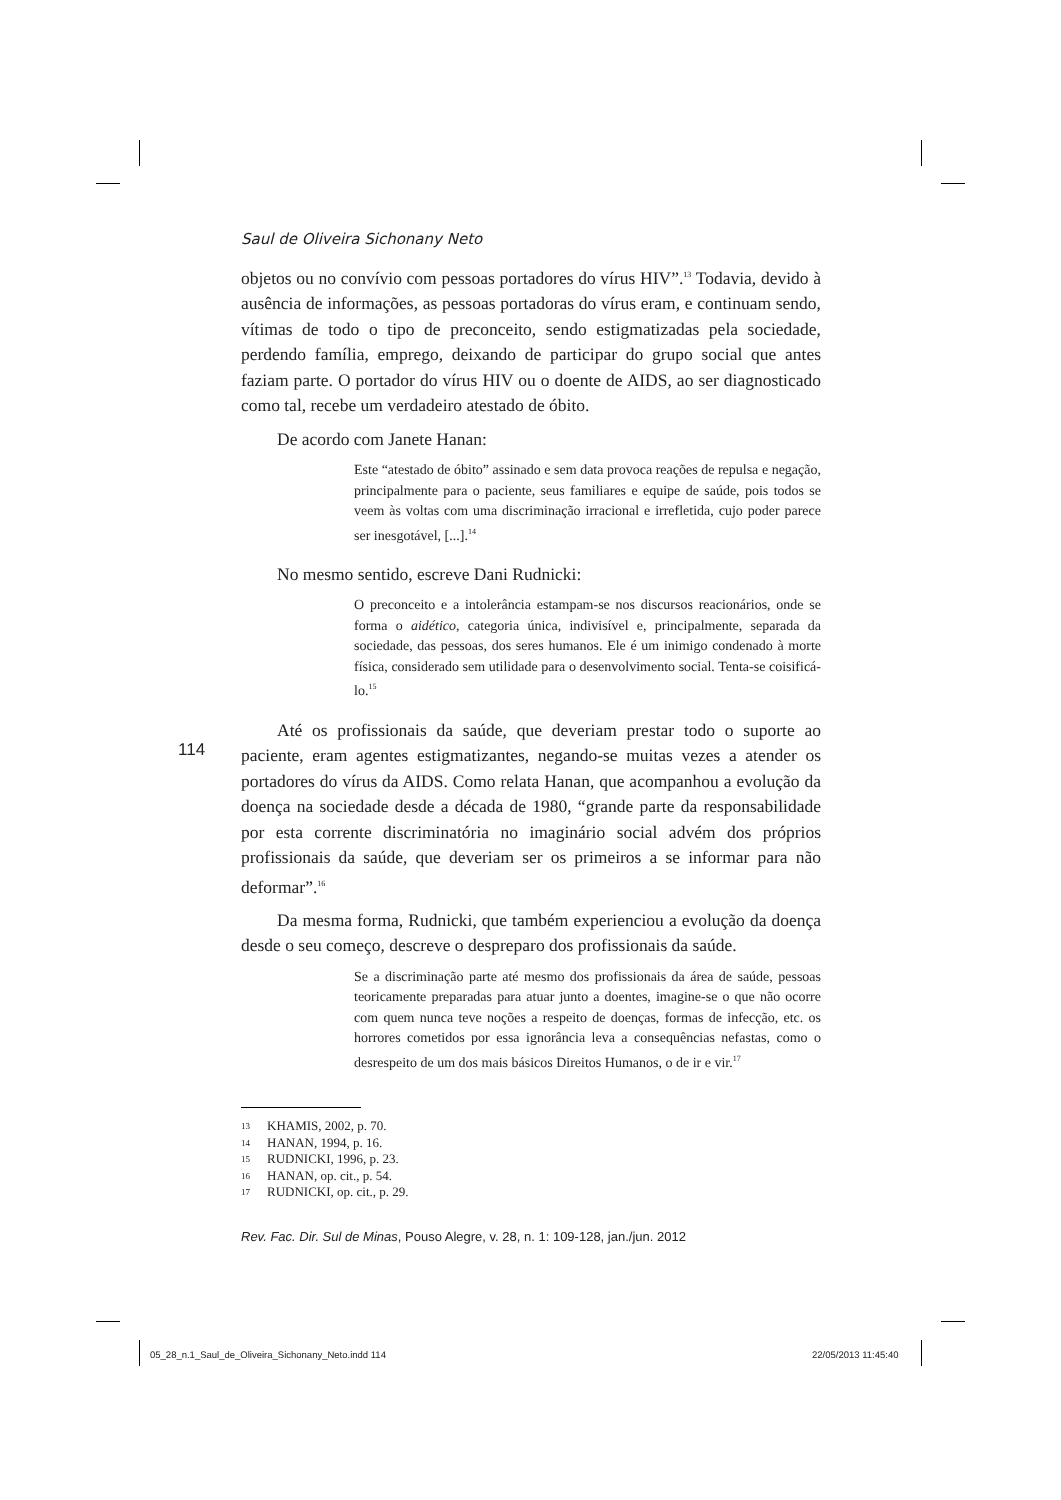Saul de Oliveira Sichonany Neto
objetos ou no convívio com pessoas portadores do vírus HIV”.<sup>13</sup> Todavia, devido à ausência de informações, as pessoas portadoras do vírus eram, e continuam sendo, vítimas de todo o tipo de preconceito, sendo estigmatizadas pela sociedade, perdendo família, emprego, deixando de participar do grupo social que antes faziam parte. O portador do vírus HIV ou o doente de AIDS, ao ser diagnosticado como tal, recebe um verdadeiro atestado de óbito.
De acordo com Janete Hanan:
Este “atestado de óbito” assinado e sem data provoca reações de repulsa e negação, principalmente para o paciente, seus familiares e equipe de saúde, pois todos se veem às voltas com uma discriminação irracional e irrefletida, cujo poder parece ser inesgotável, [...].<sup>14</sup>
No mesmo sentido, escreve Dani Rudnicki:
O preconceito e a intolerância estampam-se nos discursos reacionários, onde se forma o aidético, categoria única, indivisível e, principalmente, separada da sociedade, das pessoas, dos seres humanos. Ele é um inimigo condenado à morte física, considerado sem utilidade para o desenvolvimento social. Tenta-se coisificá-lo.<sup>15</sup>
Até os profissionais da saúde, que deveriam prestar todo o suporte ao paciente, eram agentes estigmatizantes, negando-se muitas vezes a atender os portadores do vírus da AIDS. Como relata Hanan, que acompanhou a evolução da doença na sociedade desde a década de 1980, “grande parte da responsabilidade por esta corrente discriminatória no imaginário social advém dos próprios profissionais da saúde, que deveriam ser os primeiros a se informar para não deformar”.<sup>16</sup>
Da mesma forma, Rudnicki, que também experienciou a evolução da doença desde o seu começo, descreve o despreparo dos profissionais da saúde.
Se a discriminação parte até mesmo dos profissionais da área de saúde, pessoas teoricamente preparadas para atuar junto a doentes, imagine-se o que não ocorre com quem nunca teve noções a respeito de doenças, formas de infecção, etc. os horrores cometidos por essa ignorância leva a consequências nefastas, como o desrespeito de um dos mais básicos Direitos Humanos, o de ir e vir.<sup>17</sup>
13 KHAMIS, 2002, p. 70.
14 HANAN, 1994, p. 16.
15 RUDNICKI, 1996, p. 23.
16 HANAN, op. cit., p. 54.
17 RUDNICKI, op. cit., p. 29.
Rev. Fac. Dir. Sul de Minas, Pouso Alegre, v. 28, n. 1: 109-128, jan./jun. 2012
114
05_28_n.1_Saul_de_Oliveira_Sichonany_Neto.indd 114
22/05/2013 11:45:40